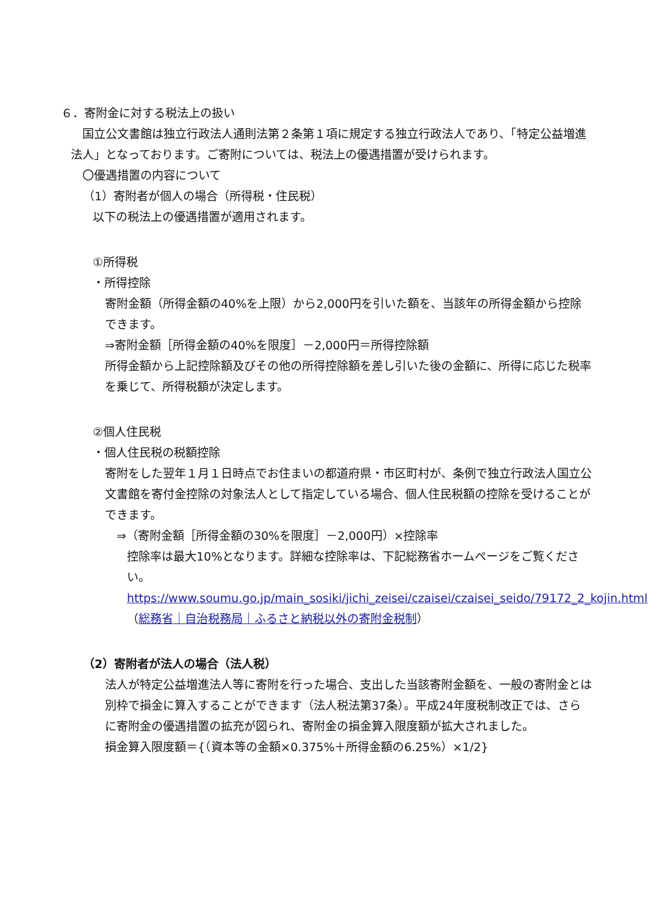６．寄附金に対する税法上の扱い
　国立公文書館は独立行政法人通則法第２条第１項に規定する独立行政法人であり、「特定公益増進法人」となっております。ご寄附については、税法上の優遇措置が受けられます。
　〇優遇措置の内容について
（1）寄附者が個人の場合（所得税・住民税）
以下の税法上の優遇措置が適用されます。
①所得税
・所得控除
寄附金額（所得金額の40%を上限）から2,000円を引いた額を、当該年の所得金額から控除できます。
⇒寄附金額［所得金額の40%を限度］－2,000円＝所得控除額
所得金額から上記控除額及びその他の所得控除額を差し引いた後の金額に、所得に応じた税率を乗じて、所得税額が決定します。
②個人住民税
・個人住民税の税額控除
寄附をした翌年１月１日時点でお住まいの都道府県・市区町村が、条例で独立行政法人国立公文書館を寄付金控除の対象法人として指定している場合、個人住民税額の控除を受けることができます。
　⇒（寄附金額［所得金額の30%を限度］－2,000円）×控除率
控除率は最大10%となります。詳細な控除率は、下記総務省ホームページをご覧ください。
https://www.soumu.go.jp/main_sosiki/jichi_zeisei/czaisei/czaisei_seido/79172_2_kojin.html　（総務省｜自治税務局｜ふるさと納税以外の寄附金税制）
（2）寄附者が法人の場合（法人税）
法人が特定公益増進法人等に寄附を行った場合、支出した当該寄附金額を、一般の寄附金とは別枠で損金に算入することができます（法人税法第37条）。平成24年度税制改正では、さらに寄附金の優遇措置の拡充が図られ、寄附金の損金算入限度額が拡大されました。
損金算入限度額＝{（資本等の金額×0.375%＋所得金額の6.25%）×1/2}